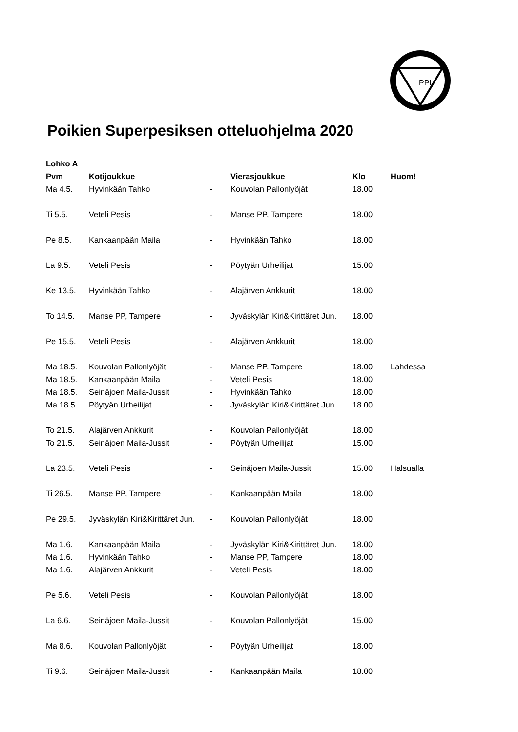PPL
Poikien Superpesiksen otteluohjelma 2020
| Lohko A | | | | | |
| --- | --- | --- | --- | --- | --- |
| Pvm | Kotijoukkue | | Vierasjoukkue | Klo | Huom! |
| Ma 4.5. | Hyvinkään Tahko | - | Kouvolan Pallonlyöjät | 18.00 | |
| Ti 5.5. | Veteli Pesis | - | Manse PP, Tampere | 18.00 | |
| Pe 8.5. | Kankaanpään Maila | - | Hyvinkään Tahko | 18.00 | |
| La 9.5. | Veteli Pesis | - | Pöytyän Urheilijat | 15.00 | |
| Ke 13.5. | Hyvinkään Tahko | - | Alajärven Ankkurit | 18.00 | |
| To 14.5. | Manse PP, Tampere | - | Jyväskylän Kiri&Kirittäret Jun. | 18.00 | |
| Pe 15.5. | Veteli Pesis | - | Alajärven Ankkurit | 18.00 | |
| Ma 18.5. | Kouvolan Pallonlyöjät | - | Manse PP, Tampere | 18.00 | Lahdessa |
| Ma 18.5. | Kankaanpään Maila | - | Veteli Pesis | 18.00 | |
| Ma 18.5. | Seinäjoen Maila-Jussit | - | Hyvinkään Tahko | 18.00 | |
| Ma 18.5. | Pöytyän Urheilijat | - | Jyväskylän Kiri&Kirittäret Jun. | 18.00 | |
| To 21.5. | Alajärven Ankkurit | - | Kouvolan Pallonlyöjät | 18.00 | |
| To 21.5. | Seinäjoen Maila-Jussit | - | Pöytyän Urheilijat | 15.00 | |
| La 23.5. | Veteli Pesis | - | Seinäjoen Maila-Jussit | 15.00 | Halsualla |
| Ti 26.5. | Manse PP, Tampere | - | Kankaanpään Maila | 18.00 | |
| Pe 29.5. | Jyväskylän Kiri&Kirittäret Jun. | - | Kouvolan Pallonlyöjät | 18.00 | |
| Ma 1.6. | Kankaanpään Maila | - | Jyväskylän Kiri&Kirittäret Jun. | 18.00 | |
| Ma 1.6. | Hyvinkään Tahko | - | Manse PP, Tampere | 18.00 | |
| Ma 1.6. | Alajärven Ankkurit | - | Veteli Pesis | 18.00 | |
| Pe 5.6. | Veteli Pesis | - | Kouvolan Pallonlyöjät | 18.00 | |
| La 6.6. | Seinäjoen Maila-Jussit | - | Kouvolan Pallonlyöjät | 15.00 | |
| Ma 8.6. | Kouvolan Pallonlyöjät | - | Pöytyän Urheilijat | 18.00 | |
| Ti 9.6. | Seinäjoen Maila-Jussit | - | Kankaanpään Maila | 18.00 | |